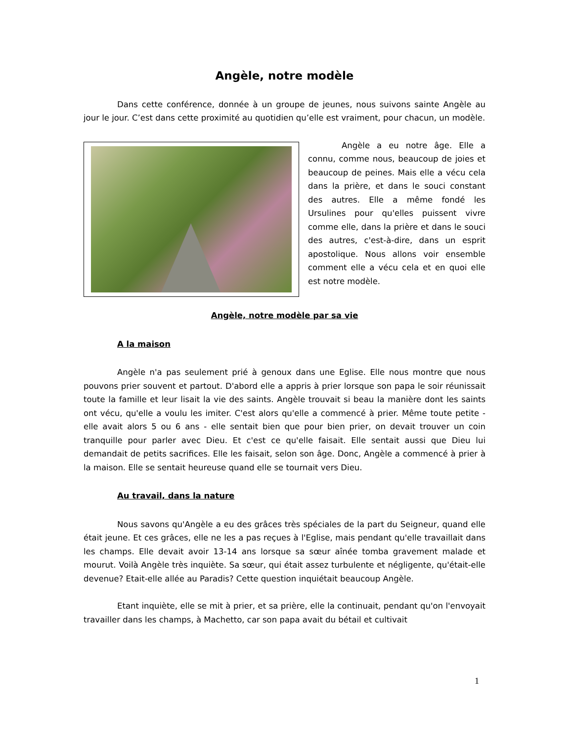Angèle, notre modèle
Dans cette conférence, donnée à un groupe de jeunes, nous suivons sainte Angèle au jour le jour. C’est dans cette proximité au quotidien qu’elle est vraiment, pour chacun, un modèle.
Angèle a eu notre âge. Elle a connu, comme nous, beaucoup de joies et beaucoup de peines. Mais elle a vécu cela dans la prière, et dans le souci constant des autres. Elle a même fondé les Ursulines pour qu'elles puissent vivre comme elle, dans la prière et dans le souci des autres, c'est-à-dire, dans un esprit apostolique. Nous allons voir ensemble comment elle a vécu cela et en quoi elle est notre modèle.
Angèle, notre modèle par sa vie
A la maison
Angèle n'a pas seulement prié à genoux dans une Eglise. Elle nous montre que nous pouvons prier souvent et partout. D'abord elle a appris à prier lorsque son papa le soir réunissait toute la famille et leur lisait la vie des saints. Angèle trouvait si beau la manière dont les saints ont vécu, qu'elle a voulu les imiter. C'est alors qu'elle a commencé à prier. Même toute petite - elle avait alors 5 ou 6 ans - elle sentait bien que pour bien prier, on devait trouver un coin tranquille pour parler avec Dieu. Et c'est ce qu'elle faisait. Elle sentait aussi que Dieu lui demandait de petits sacrifices. Elle les faisait, selon son âge. Donc, Angèle a commencé à prier à la maison. Elle se sentait heureuse quand elle se tournait vers Dieu.
Au travail, dans la nature
Nous savons qu'Angèle a eu des grâces très spéciales de la part du Seigneur, quand elle était jeune. Et ces grâces, elle ne les a pas reçues à l'Eglise, mais pendant qu'elle travaillait dans les champs. Elle devait avoir 13-14 ans lorsque sa sœur aînée tomba gravement malade et mourut. Voilà Angèle très inquiète. Sa sœur, qui était assez turbulente et négligente, qu'était-elle devenue? Etait-elle allée au Paradis? Cette question inquiétait beaucoup Angèle.
Etant inquiète, elle se mit à prier, et sa prière, elle la continuait, pendant qu'on l'envoyait travailler dans les champs, à Machetto, car son papa avait du bétail et cultivait
1